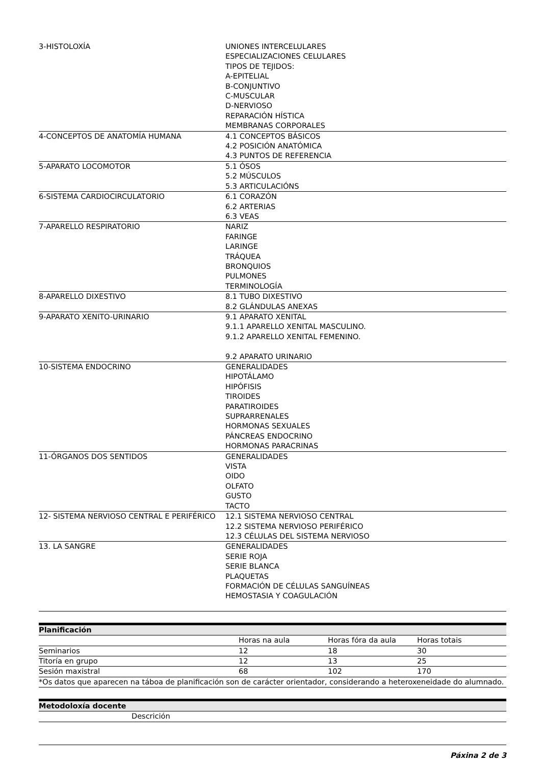| 3-HISTOLOXÍA | UNIONES INTERCELULARES ESPECIALIZACIONES CELULARES TIPOS DE TEJIDOS: A-EPITELIAL B-CONJUNTIVO C-MUSCULAR D-NERVIOSO REPARACIÓN HÍSTICA MEMBRANAS CORPORALES |
| 4-CONCEPTOS DE ANATOMÍA HUMANA | 4.1 CONCEPTOS BÁSICOS 4.2 POSICIÓN ANATÓMICA 4.3 PUNTOS DE REFERENCIA |
| 5-APARATO LOCOMOTOR | 5.1 ÓSOS 5.2 MÚSCULOS 5.3 ARTICULACIÓNS |
| 6-SISTEMA CARDIOCIRCULATORIO | 6.1 CORAZÓN 6.2 ARTERIAS 6.3 VEAS |
| 7-APARELLO RESPIRATORIO | NARIZ FARINGE LARINGE TRÁQUEA BRONQUIOS PULMONES TERMINOLOGÍA |
| 8-APARELLO DIXESTIVO | 8.1 TUBO DIXESTIVO 8.2 GLÁNDULAS ANEXAS |
| 9-APARATO XENITO-URINARIO | 9.1 APARATO XENITAL 9.1.1 APARELLO XENITAL MASCULINO. 9.1.2 APARELLO XENITAL FEMENINO. 9.2 APARATO URINARIO |
| 10-SISTEMA ENDOCRINO | GENERALIDADES HIPOTÁLAMO HIPÓFISIS TIROIDES PARATIROIDES SUPRARRENALES HORMONAS SEXUALES PÁNCREAS ENDOCRINO HORMONAS PARACRINAS |
| 11-ÓRGANOS DOS SENTIDOS | GENERALIDADES VISTA OIDO OLFATO GUSTO TACTO |
| 12- SISTEMA NERVIOSO CENTRAL E PERIFÉRICO | 12.1 SISTEMA NERVIOSO CENTRAL 12.2 SISTEMA NERVIOSO PERIFÉRICO 12.3 CÉLULAS DEL SISTEMA NERVIOSO |
| 13. LA SANGRE | GENERALIDADES SERIE ROJA SERIE BLANCA PLAQUETAS FORMACIÓN DE CÉLULAS SANGUÍNEAS HEMOSTASIA Y COAGULACIÓN |
Planificación
| | Horas na aula | Horas fóra da aula | Horas totais |
| --- | --- | --- | --- |
| Seminarios | 12 | 18 | 30 |
| Titoría en grupo | 12 | 13 | 25 |
| Sesión maxistral | 68 | 102 | 170 |
| *Os datos que aparecen na táboa de planificación son de carácter orientador, considerando a heteroxeneidade do alumnado. | | | |
Metodoloxía docente
| | Descrición |
| --- | --- |
Páxina 2 de 3